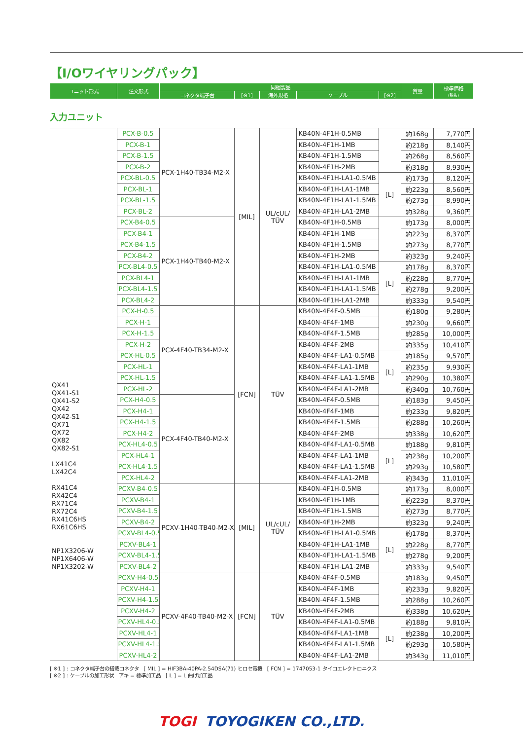【I/Oワイヤリングパック】
| ユニット形式 | 注文形式 | 同梱製品 | | | | | 質量 | 標準価格 (税抜) |
| | | コネクタ端子台 | [※1] | 海外規格 | ケーブル | [※2] | | |
入力ユニット
| QX41 QX41-S1 QX41-S2 QX42 QX42-S1 QX71 QX72 QX82 QX82-S1 LX41C4 LX42C4 RX41C4 RX42C4 RX71C4 RX72C4 RX41C6HS RX61C6HS NP1X3206-W NP1X6406-W NP1X3202-W | PCX-B-0.5 | PCX-1H40-TB34-M2-X | [MIL] | UL/cUL/ TÜV | KB40N-4F1H-0.5MB | | 約168g | 7,770円 |
| | PCX-B-1 | | | | KB40N-4F1H-1MB | | 約218g | 8,140円 |
| | PCX-B-1.5 | | | | KB40N-4F1H-1.5MB | | 約268g | 8,560円 |
| | PCX-B-2 | | | | KB40N-4F1H-2MB | | 約318g | 8,930円 |
| | PCX-BL-0.5 | | | | KB40N-4F1H-LA1-0.5MB | [L] | 約173g | 8,120円 |
| | PCX-BL-1 | | | | KB40N-4F1H-LA1-1MB | | 約223g | 8,560円 |
| | PCX-BL-1.5 | | | | KB40N-4F1H-LA1-1.5MB | | 約273g | 8,990円 |
| | PCX-BL-2 | | | | KB40N-4F1H-LA1-2MB | | 約328g | 9,360円 |
| | PCX-B4-0.5 | PCX-1H40-TB40-M2-X | | | KB40N-4F1H-0.5MB | | 約173g | 8,000円 |
| | PCX-B4-1 | | | | KB40N-4F1H-1MB | | 約223g | 8,370円 |
| | PCX-B4-1.5 | | | | KB40N-4F1H-1.5MB | | 約273g | 8,770円 |
| | PCX-B4-2 | | | | KB40N-4F1H-2MB | | 約323g | 9,240円 |
| | PCX-BL4-0.5 | | | | KB40N-4F1H-LA1-0.5MB | [L] | 約178g | 8,370円 |
| | PCX-BL4-1 | | | | KB40N-4F1H-LA1-1MB | | 約228g | 8,770円 |
| | PCX-BL4-1.5 | | | | KB40N-4F1H-LA1-1.5MB | | 約278g | 9,200円 |
| | PCX-BL4-2 | | | | KB40N-4F1H-LA1-2MB | | 約333g | 9,540円 |
| | PCX-H-0.5 | PCX-4F40-TB34-M2-X | [FCN] | TÜV | KB40N-4F4F-0.5MB | | 約180g | 9,280円 |
| | PCX-H-1 | | | | KB40N-4F4F-1MB | | 約230g | 9,660円 |
| | PCX-H-1.5 | | | | KB40N-4F4F-1.5MB | | 約285g | 10,000円 |
| | PCX-H-2 | | | | KB40N-4F4F-2MB | | 約335g | 10,410円 |
| | PCX-HL-0.5 | | | | KB40N-4F4F-LA1-0.5MB | [L] | 約185g | 9,570円 |
| | PCX-HL-1 | | | | KB40N-4F4F-LA1-1MB | | 約235g | 9,930円 |
| | PCX-HL-1.5 | | | | KB40N-4F4F-LA1-1.5MB | | 約290g | 10,380円 |
| | PCX-HL-2 | | | | KB40N-4F4F-LA1-2MB | | 約340g | 10,760円 |
| | PCX-H4-0.5 | PCX-4F40-TB40-M2-X | | | KB40N-4F4F-0.5MB | | 約183g | 9,450円 |
| | PCX-H4-1 | | | | KB40N-4F4F-1MB | | 約233g | 9,820円 |
| | PCX-H4-1.5 | | | | KB40N-4F4F-1.5MB | | 約288g | 10,260円 |
| | PCX-H4-2 | | | | KB40N-4F4F-2MB | | 約338g | 10,620円 |
| | PCX-HL4-0.5 | | | | KB40N-4F4F-LA1-0.5MB | [L] | 約188g | 9,810円 |
| | PCX-HL4-1 | | | | KB40N-4F4F-LA1-1MB | | 約238g | 10,200円 |
| | PCX-HL4-1.5 | | | | KB40N-4F4F-LA1-1.5MB | | 約293g | 10,580円 |
| | PCX-HL4-2 | | | | KB40N-4F4F-LA1-2MB | | 約343g | 11,010円 |
| | PCXV-B4-0.5 | PCXV-1H40-TB40-M2-X | [MIL] | UL/cUL/ TÜV | KB40N-4F1H-0.5MB | | 約173g | 8,000円 |
| | PCXV-B4-1 | | | | KB40N-4F1H-1MB | | 約223g | 8,370円 |
| | PCXV-B4-1.5 | | | | KB40N-4F1H-1.5MB | | 約273g | 8,770円 |
| | PCXV-B4-2 | | | | KB40N-4F1H-2MB | | 約323g | 9,240円 |
| | PCXV-BL4-0.5 | | | | KB40N-4F1H-LA1-0.5MB | [L] | 約178g | 8,370円 |
| | PCXV-BL4-1 | | | | KB40N-4F1H-LA1-1MB | | 約228g | 8,770円 |
| | PCXV-BL4-1.5 | | | | KB40N-4F1H-LA1-1.5MB | | 約278g | 9,200円 |
| | PCXV-BL4-2 | | | | KB40N-4F1H-LA1-2MB | | 約333g | 9,540円 |
| | PCXV-H4-0.5 | PCXV-4F40-TB40-M2-X | [FCN] | TÜV | KB40N-4F4F-0.5MB | | 約183g | 9,450円 |
| | PCXV-H4-1 | | | | KB40N-4F4F-1MB | | 約233g | 9,820円 |
| | PCXV-H4-1.5 | | | | KB40N-4F4F-1.5MB | | 約288g | 10,260円 |
| | PCXV-H4-2 | | | | KB40N-4F4F-2MB | | 約338g | 10,620円 |
| | PCXV-HL4-0.5 | | | | KB40N-4F4F-LA1-0.5MB | [L] | 約188g | 9,810円 |
| | PCXV-HL4-1 | | | | KB40N-4F4F-LA1-1MB | | 約238g | 10,200円 |
| | PCXV-HL4-1.5 | | | | KB40N-4F4F-LA1-1.5MB | | 約293g | 10,580円 |
| | PCXV-HL4-2 | | | | KB40N-4F4F-LA1-2MB | | 約343g | 11,010円 |
[ ※1 ] : コネクタ端子台の搭載コネクタ　[ MIL ] = HIF3BA-40PA-2.54DSA(71) ヒロセ電機　[ FCN ] = 1747053-1 タイコエレクトロニクス
[ ※2 ] : ケーブルの加工形状　アキ = 標準加工品　[ L ] = L 曲げ加工品
TOGI TOYOGIKEN CO.,LTD.